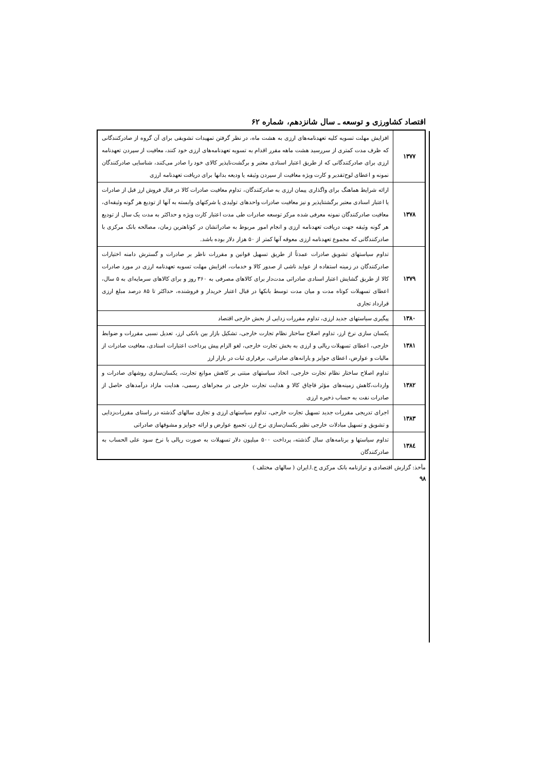اقتصاد کشاورزی و توسعه ـ سال شانزدهم، شماره ۶۲
| ۱۳۷۷ | افزایش مهلت تسویه کلیه تعهدنامه‌های ارزی به هشت ماه، در نظر گرفتن تمهیدات تشویقی برای آن گروه از صادرکنندگانی که ظرف مدت کمتری از سررسید هشت ماهه مقرر اقدام به تسویه تعهدنامه‌های ارزی خود کنند، معافیت از سپردن تعهدنامه ارزی برای صادرکنندگانی که از طریق اعتبار اسنادی معتبر و برگشت‌ناپذیر کالای خود را صادر می‌کنند، شناسایی صادرکنندگان نمونه و اعطای لوح‌تقدیر و کارت ویژه معافیت از سپردن وثیقه یا ودیعه بدانها برای دریافت تعهدنامه ارزی |
| ۱۳۷۸ | ارائه شرایط هماهنگ برای واگذاری پیمان ارزی به صادرکنندگان، تداوم معافیت صادرات کالا در قبال فروش ارز قبل از صادرات یا اعتبار اسنادی معتبر برگشتناپذیر و نیز معافیت صادرات واحدهای تولیدی یا شرکتهای وابسته به آنها از تودیع هر گونه وثیقه‌ای، معافیت صادرکنندگان نمونه معرفی شده مرکز توسعه صادرات طی مدت اعتبار کارت ویژه و حداکثر به مدت یک سال از تودیع هر گونه وثیقه جهت دریافت تعهدنامه ارزی و انجام امور مربوط به صادراتشان در کوتاهترین زمان، مصالحه بانک مرکزی با صادرکنندگانی که مجموع تعهدنامه ارزی معوقه آنها کمتر از ۵۰ هزار دلار بوده باشد. |
| ۱۳۷۹ | تداوم سیاستهای تشویق صادرات عمدتاً از طریق تسهیل قوانین و مقررات ناظر بر صادرات و گسترش دامنه اختیارات صادرکنندگان در زمینه استفاده از عواید ناشی از صدور کالا و خدمات، افزایش مهلت تسویه تعهدنامه ارزی در مورد صادرات کالا از طریق گشایش اعتبار اسنادی صادراتی مدت‌دار برای کالاهای مصرفی به ۳۶۰ روز و برای کالاهای سرمایه‌ای به ۵ سال، اعطای تسهیلات کوتاه مدت و میان مدت توسط بانکها در قبال اعتبار خریدار و فروشنده، حداکثر تا ۸۵ درصد مبلغ ارزی قرارداد تجاری |
| ۱۳۸۰ | پیگیری سیاستهای جدید ارزی، تداوم مقررات زدایی از بخش خارجی اقتصاد |
| ۱۳۸۱ | یکسان سازی نرخ ارز، تداوم اصلاح ساختار نظام تجارت خارجی، تشکیل بازار بین بانکی ارز، تعدیل نسبی مقررات و ضوابط خارجی، اعطای تسهیلات ریالی و ارزی به بخش تجارت خارجی، لغو الزام پیش پرداخت اعتبارات اسنادی، معافیت صادرات از مالیات و عوارض، اعطای جوایز و یارانه‌های صادراتی، برقراری ثبات در بازار ارز |
| ۱۳۸۲ | تداوم اصلاح ساختار نظام تجارت خارجی، اتخاذ سیاستهای مبتنی بر کاهش موانع تجارت، یکسان‌سازی روشهای صادرات و واردات،کاهش زمینه‌های مؤثر قاچاق کالا و هدایت تجارت خارجی در مجراهای رسمی، هدایت مازاد درآمدهای حاصل از صادرات نفت به حساب ذخیره ارزی |
| ۱۳۸۳ | اجرای تدریجی مقررات جدید تسهیل تجارت خارجی، تداوم سیاستهای ارزی و تجاری سالهای گذشته در راستای مقررات‌زدایی و تشویق و تسهیل مبادلات خارجی نظیر یکسان‌سازی نرخ ارز، تجمیع عوارض و ارائه جوایز و مشوقهای صادراتی |
| ۱۳۸٤ | تداوم سیاستها و برنامه‌های سال گذشته، پرداخت ۵۰۰ میلیون دلار تسهیلات به صورت ریالی با نرخ سود علی الحساب به صادرکنندگان |
مأخذ: گزارش اقتصادی و ترازنامه بانک مرکزی ج.ا.ایران ( سالهای مختلف )
۹۸